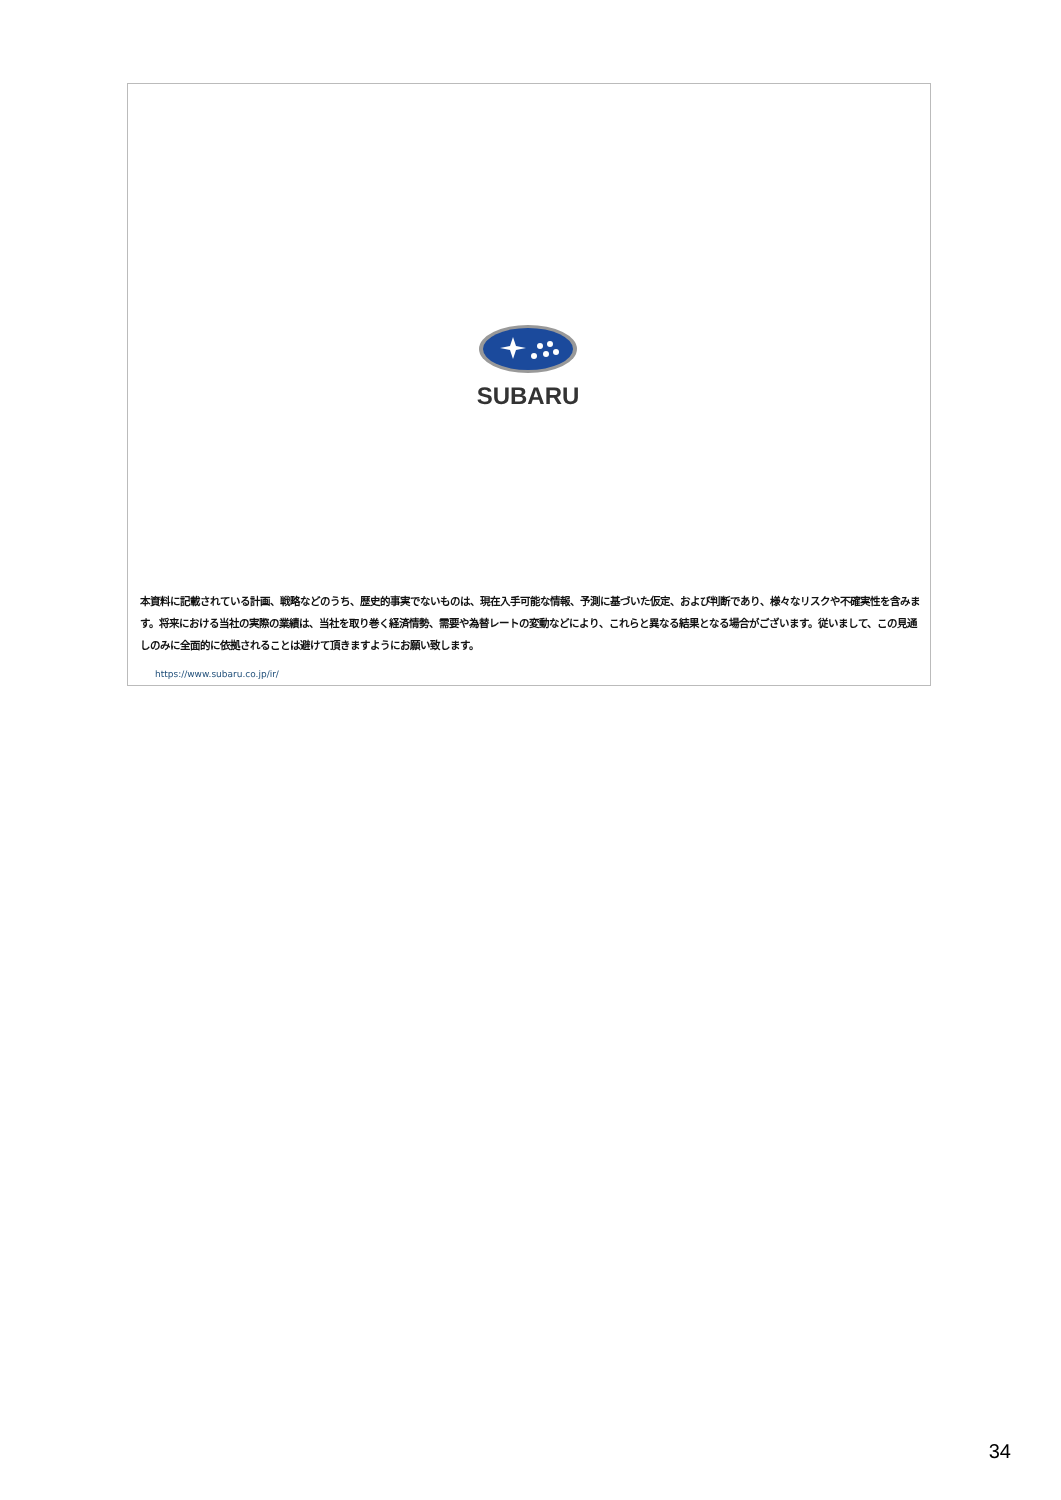SUBARU
本資料に記載されている計画、戦略などのうち、歴史的事実でないものは、現在入手可能な情報、予測に基づいた仮定、および判断であり、様々なリスクや不確実性を含みます。将来における当社の実際の業績は、当社を取り巻く経済情勢、需要や為替レートの変動などにより、これらと異なる結果となる場合がございます。従いまして、この見通しのみに全面的に依拠されることは避けて頂きますようにお願い致します。
https://www.subaru.co.jp/ir/
34